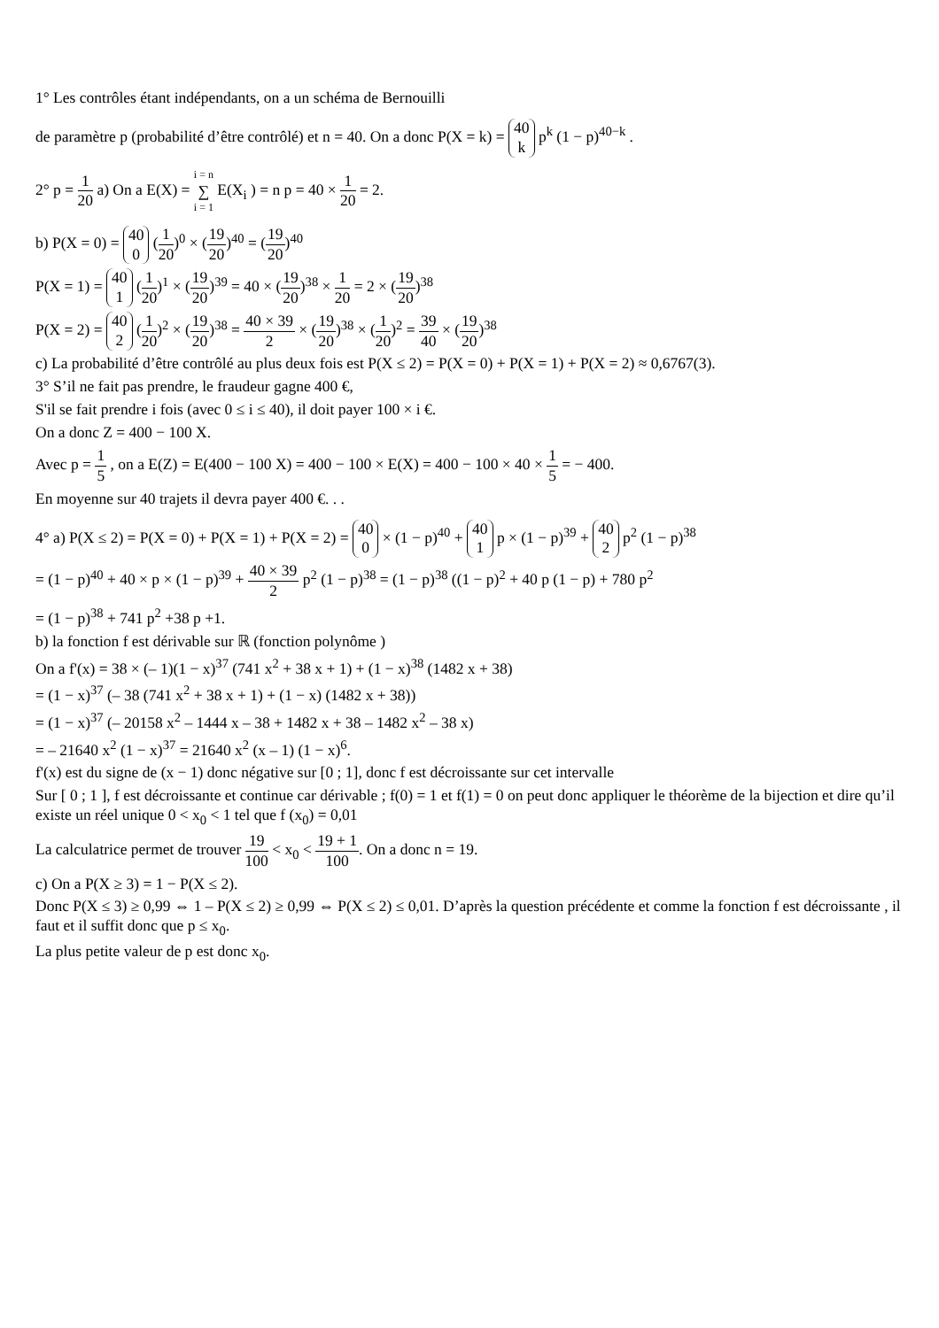1° Les contrôles étant indépendants, on a un schéma de Bernouilli
de paramètre p (probabilité d’être contrôlé) et n = 40. On a donc P(X = k) = 40 k p<sup>k</sup> (1 − p)<sup>40−k</sup> .
2° p = 1 20 a) On a E(X) = i = n ∑ i = 1 E(X<sub>i</sub> ) = n p = 40 × 1 20 = 2.
b) P(X = 0) = 40 0 (1 20)<sup>0</sup> × (19 20)<sup>40</sup> = (19 20)<sup>40</sup>
P(X = 1) = 40 1 (1 20)<sup>1</sup> × (19 20)<sup>39</sup> = 40 × (19 20)<sup>38</sup> × 1 20 = 2 × (19 20)<sup>38</sup>
P(X = 2) = 40 2 (1 20)<sup>2</sup> × (19 20)<sup>38</sup> = 40 × 39 2 × (19 20)<sup>38</sup> × (1 20)<sup>2</sup> = 39 40 × (19 20)<sup>38</sup>
c) La probabilité d’être contrôlé au plus deux fois est P(X ≤ 2) = P(X = 0) + P(X = 1) + P(X = 2) ≈ 0,6767(3).
3° S’il ne fait pas prendre, le fraudeur gagne 400 €,
S'il se fait prendre i fois (avec 0 ≤ i ≤ 40), il doit payer 100 × i €.
On a donc Z = 400 − 100 X.
Avec p = 1 5 , on a E(Z) = E(400 − 100 X) = 400 − 100 × E(X) = 400 − 100 × 40 × 1 5 = − 400.
En moyenne sur 40 trajets il devra payer 400 €. . .
4° a) P(X ≤ 2) = P(X = 0) + P(X = 1) + P(X = 2) = 40 0 × (1 − p)<sup>40</sup> + 40 1 p × (1 − p)<sup>39</sup> + 40 2 p<sup>2</sup> (1 − p)<sup>38</sup>
= (1 − p)<sup>40</sup> + 40 × p × (1 − p)<sup>39</sup> + 40 × 39 2 p<sup>2</sup> (1 − p)<sup>38</sup> = (1 − p)<sup>38</sup> ((1 − p)<sup>2</sup> + 40 p (1 − p) + 780 p<sup>2</sup>
= (1 − p)<sup>38</sup> + 741 p<sup>2</sup> +38 p +1.
b) la fonction f est dérivable sur ℝ (fonction polynôme )
On a f'(x) = 38 × (– 1)(1 − x)<sup>37</sup> (741 x<sup>2</sup> + 38 x + 1) + (1 − x)<sup>38</sup> (1482 x + 38)
= (1 − x)<sup>37</sup> (– 38 (741 x<sup>2</sup> + 38 x + 1) + (1 − x) (1482 x + 38))
= (1 − x)<sup>37</sup> (– 20158 x<sup>2</sup> – 1444 x – 38 + 1482 x + 38 – 1482 x<sup>2</sup> – 38 x)
= – 21640 x<sup>2</sup> (1 − x)<sup>37</sup> = 21640 x<sup>2</sup> (x – 1) (1 − x)<sup>6</sup>.
f'(x) est du signe de (x − 1) donc négative sur [0 ; 1], donc f est décroissante sur cet intervalle
Sur [ 0 ; 1 ], f est décroissante et continue car dérivable ; f(0) = 1 et f(1) = 0 on peut donc appliquer le théorème de la bijection et dire qu’il existe un réel unique 0 < x<sub>0</sub> < 1 tel que f (x<sub>0</sub>) = 0,01
La calculatrice permet de trouver 19 100 < x<sub>0</sub> < 19 + 1 100. On a donc n = 19.
c) On a P(X ≥ 3) = 1 − P(X ≤ 2).
Donc P(X ≤ 3) ≥ 0,99 ⇔ 1 – P(X ≤ 2) ≥ 0,99 ⇔ P(X ≤ 2) ≤ 0,01. D’après la question précédente et comme la fonction f est décroissante , il faut et il suffit donc que p ≤ x<sub>0</sub>.
La plus petite valeur de p est donc x<sub>0</sub>.